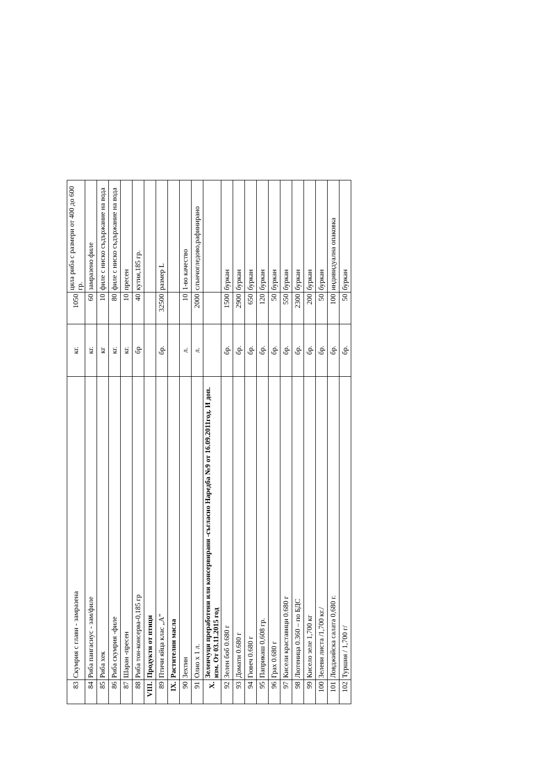| 83 | Скумрия с глави - замразена | кг. | 1050 | цяла риба с размери от 400 до 600 гр. |
| 84 | Риба пангасиус - зам/филе | кг. | 60 | замразено филе |
| 85 | Риба хек | кг | 10 | филе с ниско съдържание на вода |
| 86 | Риба скумрия -филе | кг. | 80 | филе с ниско съдържание на вода |
| 87 | Шаран -пресен | кг. | 10 | пресен |
| 88 | Риба тон-консерва-0,185 гр | бр | 40 | кутия,185 гр. |
| VIII. | Продукти от птици | | | |
| 89 | Птичи яйца клас „А” | бр. | 32500 | размер L |
| IX. | Растителни масла | | | |
| 90 | Зехтин | л. | 10 | 1-во качество |
| 91 | Олио х 1 л. | л. | 2000 | слънчогледово,рафинирано |
| X. | Зеленчуци преработени или консервирани -съгласно Наредба №9 от 16.09.2011год. И доп. изм. От 03.11.2015 год | | | |
| 92 | Зелен боб 0.680 г | бр. | 1500 | буркан |
| 93 | Домати 0.680 г | бр. | 2900 | буркан |
| 94 | Гювеч 0.680 г | бр. | 650 | буркан |
| 95 | Паприкаш 0,608 гр. | бр. | 120 | буркан |
| 96 | Грах 0.680 г | бр. | 50 | буркан |
| 97 | Кисели краставици 0.680 г | бр. | 550 | буркан |
| 98 | Лютеница 0.360 – по БДС | бр. | 2300 | буркан |
| 99 | Кисело зеле 1,700 кг | бр. | 200 | буркан |
| 100 | Зелеви листа /1,700 кг./ | бр. | 50 | буркан |
| 101 | Ловджийска салата 0,680 г. | бр. | 100 | индивидуална опаковка |
| 102 | Туршия / 1,700 г/ | бр. | 50 | буркан |